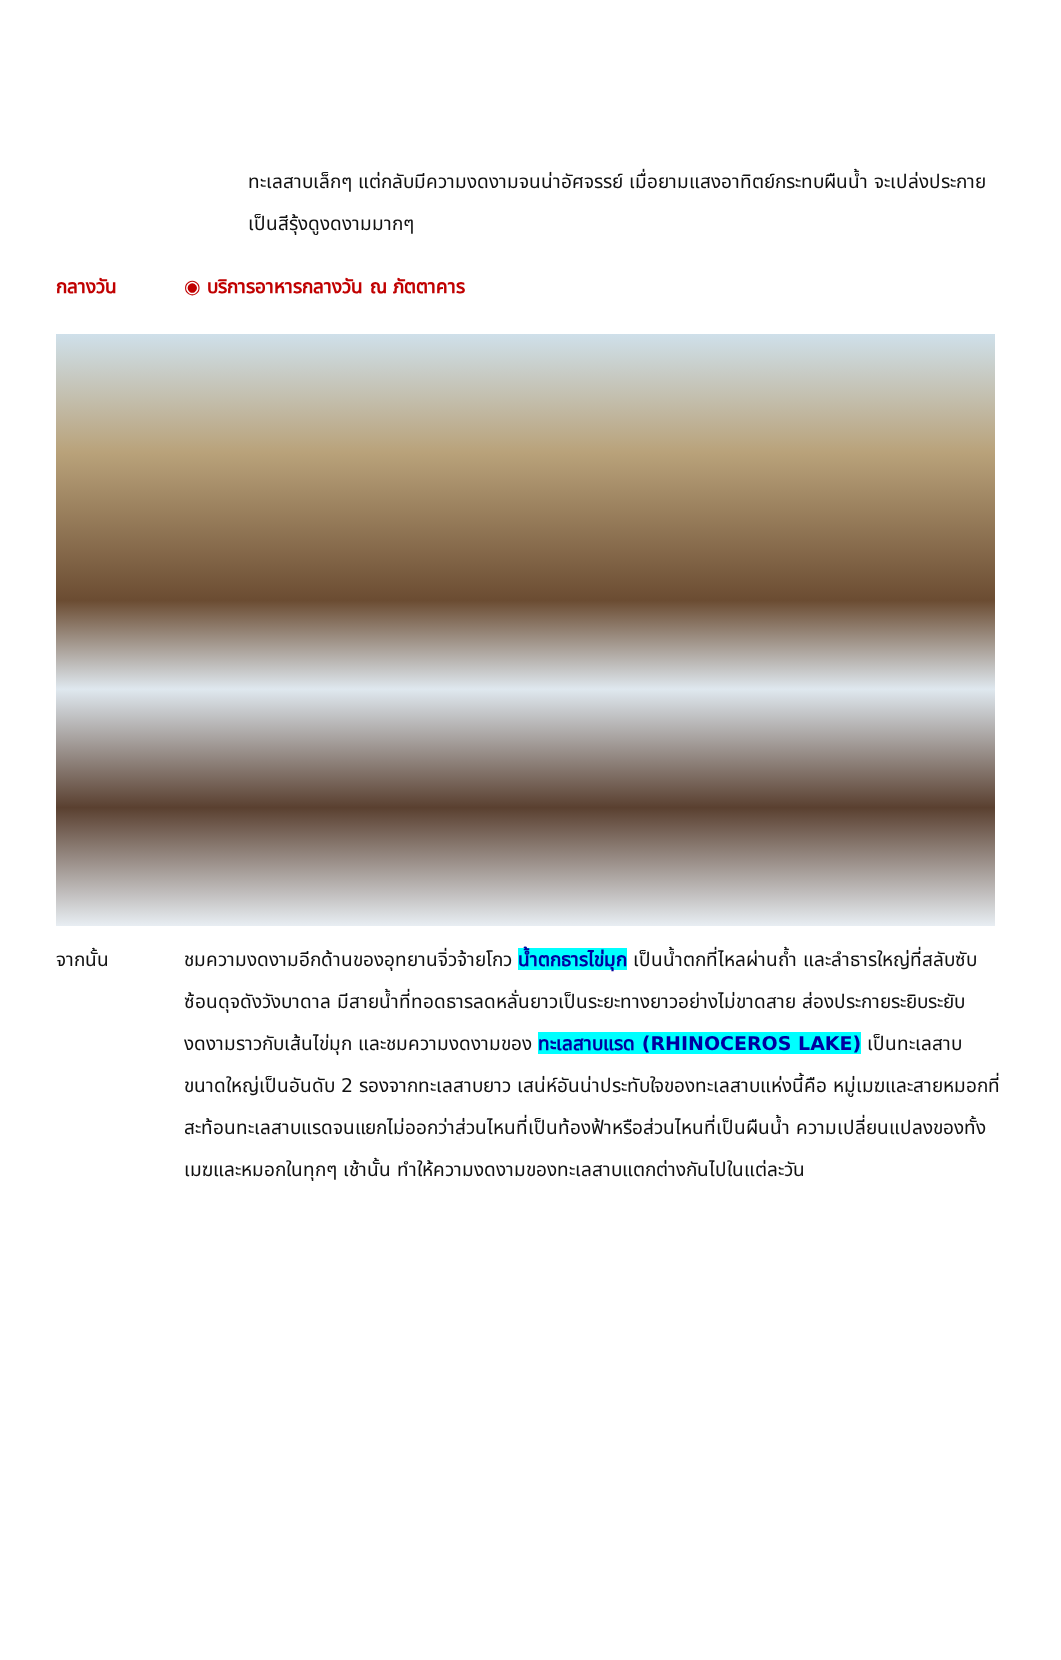ทะเลสาบเล็กๆ แต่กลับมีความงดงามจนน่าอัศจรรย์ เมื่อยามแสงอาทิตย์กระทบผืนน้ำ จะเปล่งประกายเป็นสีรุ้งดูงดงามมากๆ
กลางวัน ◉ บริการอาหารกลางวัน ณ ภัตตาคาร
จากนั้น ชมความงดงามอีกด้านของอุทยานจิ่วจ้ายโกว น้ำตกธารไข่มุก เป็นน้ำตกที่ไหลผ่านถ้ำ และลำธารใหญ่ที่สลับซับซ้อนดุจดังวังบาดาล มีสายน้ำที่ทอดธารลดหลั่นยาวเป็นระยะทางยาวอย่างไม่ขาดสาย ส่องประกายระยิบระยับงดงามราวกับเส้นไข่มุก และชมความงดงามของ ทะเลสาบแรด (RHINOCEROS LAKE) เป็นทะเลสาบขนาดใหญ่เป็นอันดับ 2 รองจากทะเลสาบยาว เสน่ห์อันน่าประทับใจของทะเลสาบแห่งนี้คือ หมู่เมฆและสายหมอกที่สะท้อนทะเลสาบแรดจนแยกไม่ออกว่าส่วนไหนที่เป็นท้องฟ้าหรือส่วนไหนที่เป็นผืนน้ำ ความเปลี่ยนแปลงของทั้งเมฆและหมอกในทุกๆ เช้านั้น ทำให้ความงดงามของทะเลสาบแตกต่างกันไปในแต่ละวัน